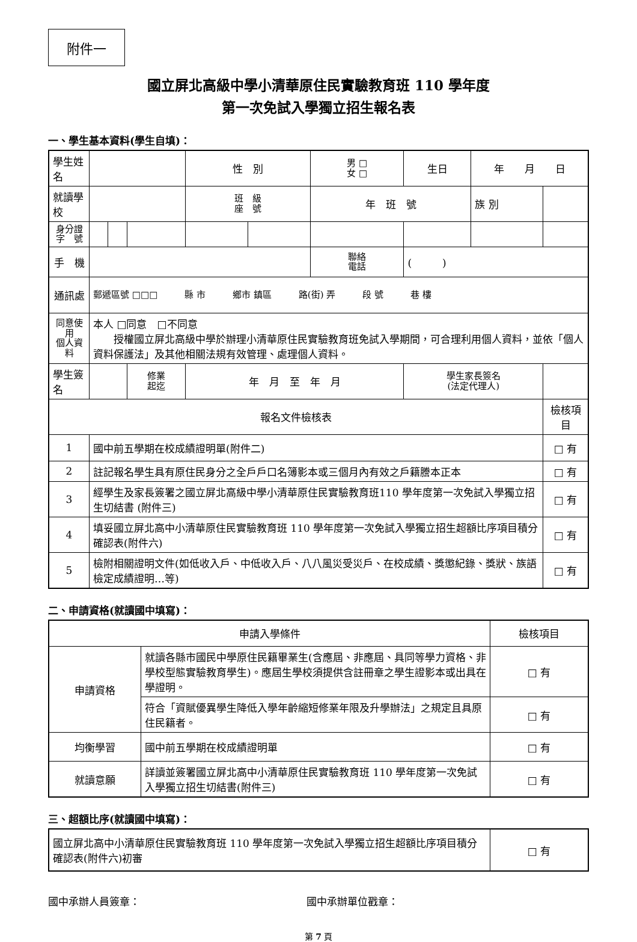附件一
國立屏北高級中學小清華原住民實驗教育班 110 學年度
第一次免試入學獨立招生報名表
一、學生基本資料(學生自填)：
| 學生姓名 | | | | 性 別 | | 男 □ 女 □ | 生日 | 年 月 日 | |
| 就讀學校 | | | | 班 級 座 號 | | 年 班 號 | | 族 別 | |
| 身分證 字 號 | | | | | | | | | |
| 手 機 | | | | | | 聯絡 電話 | ( ) | | |
| 通訊處 | 郵遞區號 □□□ 縣 市 鄉市 鎮區 路(街) 弄 段 號 巷 樓 | | | | | | | | |
| 同意使用 個人資料 | 本人 □同意 □不同意 授權國立屏北高級中學於辦理小清華原住民實驗教育班免試入學期間，可合理利用個人資料，並依「個人資料保護法」及其他相關法規有效管理、處理個人資料。 | | | | | | | | |
| 學生簽名 | | | 修業 起迄 | 年 月 至 年 月 | | | 學生家長簽名 (法定代理人) | | |
| 報名文件檢核表 | | | | | | | | | 檢核項目 |
| 1 | 國中前五學期在校成績證明單(附件二) | | | | | | | | □ 有 |
| 2 | 註記報名學生具有原住民身分之全戶戶口名簿影本或三個月內有效之戶籍謄本正本 | | | | | | | | □ 有 |
| 3 | 經學生及家長簽署之國立屏北高級中學小清華原住民實驗教育班110 學年度第一次免試入學獨立招生切結書 (附件三) | | | | | | | | □ 有 |
| 4 | 填妥國立屏北高中小清華原住民實驗教育班 110 學年度第一次免試入學獨立招生超額比序項目積分確認表(附件六) | | | | | | | | □ 有 |
| 5 | 檢附相關證明文件(如低收入戶、中低收入戶、八八風災受災戶、在校成績、獎懲紀錄、獎狀、族語檢定成績證明…等) | | | | | | | | □ 有 |
二、申請資格(就讀國中填寫)：
| 申請入學條件 | | 檢核項目 |
| 申請資格 | 就讀各縣市國民中學原住民籍畢業生(含應屆、非應屆、具同等學力資格、非學校型態實驗教育學生)。應屆生學校須提供含註冊章之學生證影本或出具在學證明。 | □ 有 |
| | 符合「資賦優異學生降低入學年齡縮短修業年限及升學辦法」之規定且具原住民籍者。 | □ 有 |
| 均衡學習 | 國中前五學期在校成績證明單 | □ 有 |
| 就讀意願 | 詳讀並簽署國立屏北高中小清華原住民實驗教育班 110 學年度第一次免試入學獨立招生切結書(附件三) | □ 有 |
三、超額比序(就讀國中填寫)：
| 國立屏北高中小清華原住民實驗教育班 110 學年度第一次免試入學獨立招生超額比序項目積分確認表(附件六)初審 | □ 有 |
國中承辦人員簽章： 國中承辦單位戳章：
第 7 頁